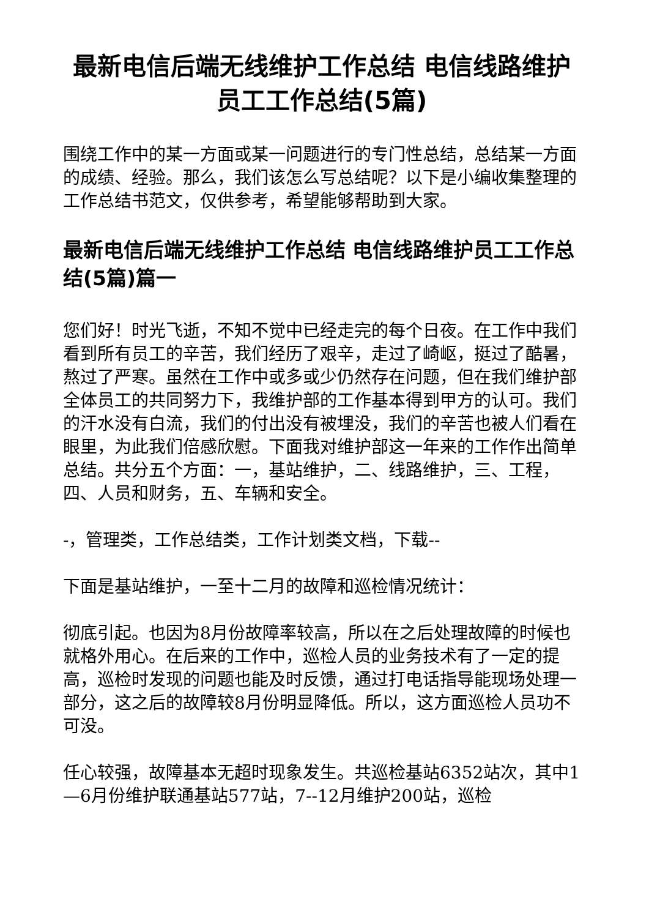最新电信后端无线维护工作总结 电信线路维护员工工作总结(5篇)
围绕工作中的某一方面或某一问题进行的专门性总结，总结某一方面的成绩、经验。那么，我们该怎么写总结呢？以下是小编收集整理的工作总结书范文，仅供参考，希望能够帮助到大家。
最新电信后端无线维护工作总结 电信线路维护员工工作总结(5篇)篇一
您们好！时光飞逝，不知不觉中已经走完的每个日夜。在工作中我们看到所有员工的辛苦，我们经历了艰辛，走过了崎岖，挺过了酷暑，熬过了严寒。虽然在工作中或多或少仍然存在问题，但在我们维护部全体员工的共同努力下，我维护部的工作基本得到甲方的认可。我们的汗水没有白流，我们的付出没有被埋没，我们的辛苦也被人们看在眼里，为此我们倍感欣慰。下面我对维护部这一年来的工作作出简单总结。共分五个方面：一，基站维护，二、线路维护，三、工程，四、人员和财务，五、车辆和安全。
-，管理类，工作总结类，工作计划类文档，下载--
下面是基站维护，一至十二月的故障和巡检情况统计：
彻底引起。也因为8月份故障率较高，所以在之后处理故障的时候也就格外用心。在后来的工作中，巡检人员的业务技术有了一定的提高，巡检时发现的问题也能及时反馈，通过打电话指导能现场处理一部分，这之后的故障较8月份明显降低。所以，这方面巡检人员功不可没。
任心较强，故障基本无超时现象发生。共巡检基站6352站次，其中1—6月份维护联通基站577站，7--12月维护200站，巡检